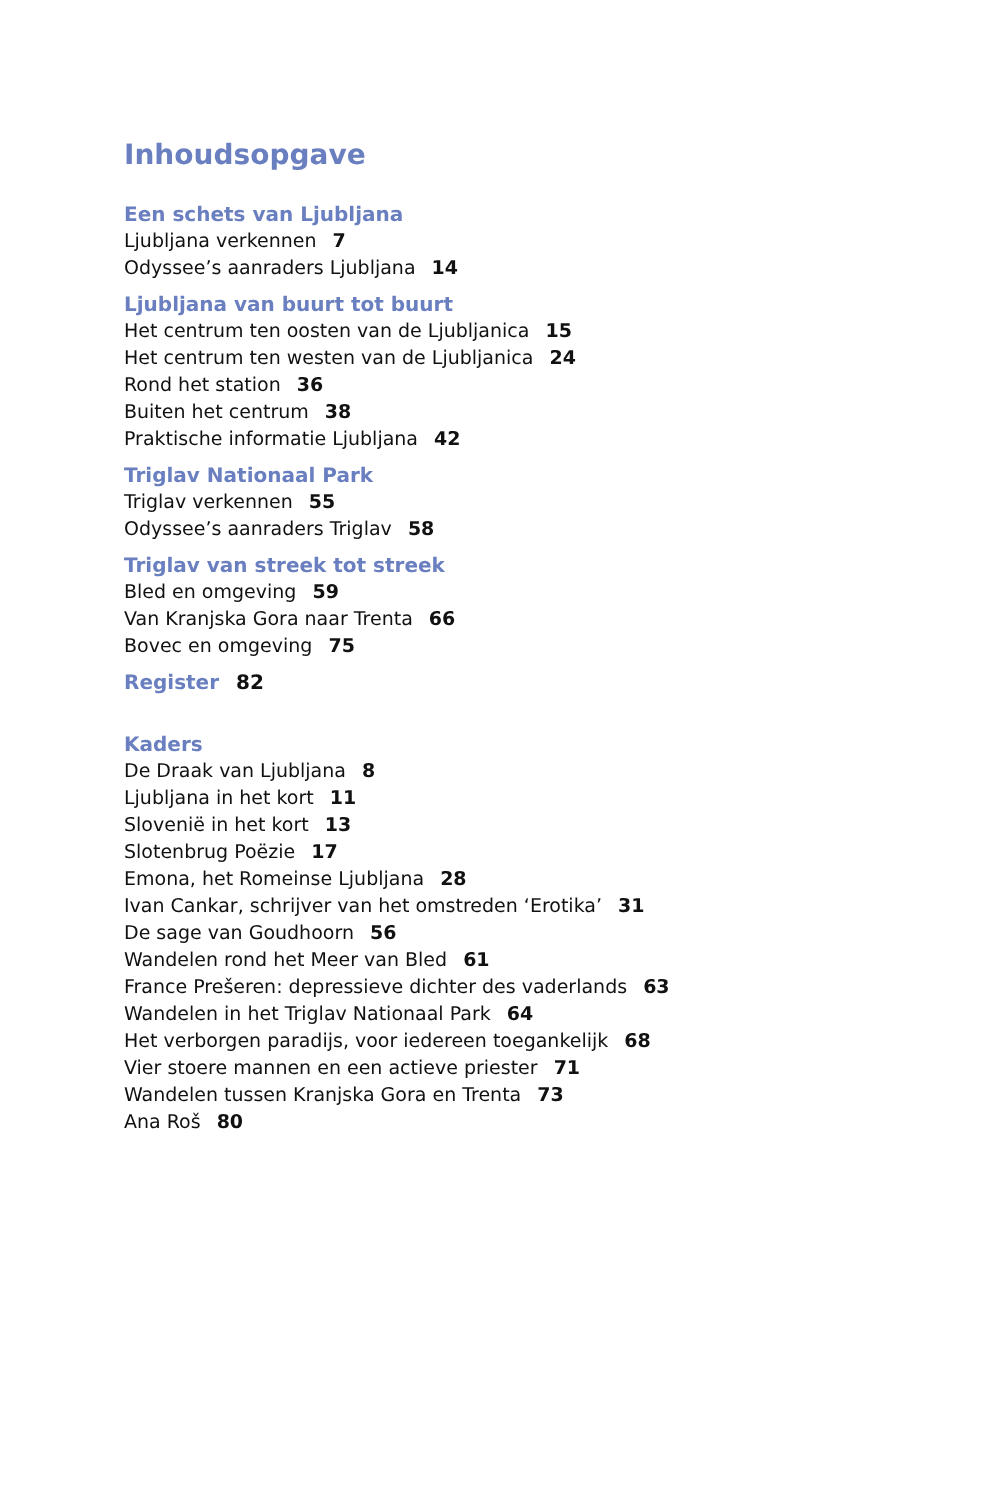Inhoudsopgave
Een schets van Ljubljana
Ljubljana verkennen 7
Odyssee’s aanraders Ljubljana 14
Ljubljana van buurt tot buurt
Het centrum ten oosten van de Ljubljanica 15
Het centrum ten westen van de Ljubljanica 24
Rond het station 36
Buiten het centrum 38
Praktische informatie Ljubljana 42
Triglav Nationaal Park
Triglav verkennen 55
Odyssee’s aanraders Triglav 58
Triglav van streek tot streek
Bled en omgeving 59
Van Kranjska Gora naar Trenta 66
Bovec en omgeving 75
Register 82
Kaders
De Draak van Ljubljana 8
Ljubljana in het kort 11
Slovenië in het kort 13
Slotenbrug Poëzie 17
Emona, het Romeinse Ljubljana 28
Ivan Cankar, schrijver van het omstreden ‘Erotika’ 31
De sage van Goudhoorn 56
Wandelen rond het Meer van Bled 61
France Prešeren: depressieve dichter des vaderlands 63
Wandelen in het Triglav Nationaal Park 64
Het verborgen paradijs, voor iedereen toegankelijk 68
Vier stoere mannen en een actieve priester 71
Wandelen tussen Kranjska Gora en Trenta 73
Ana Roš 80